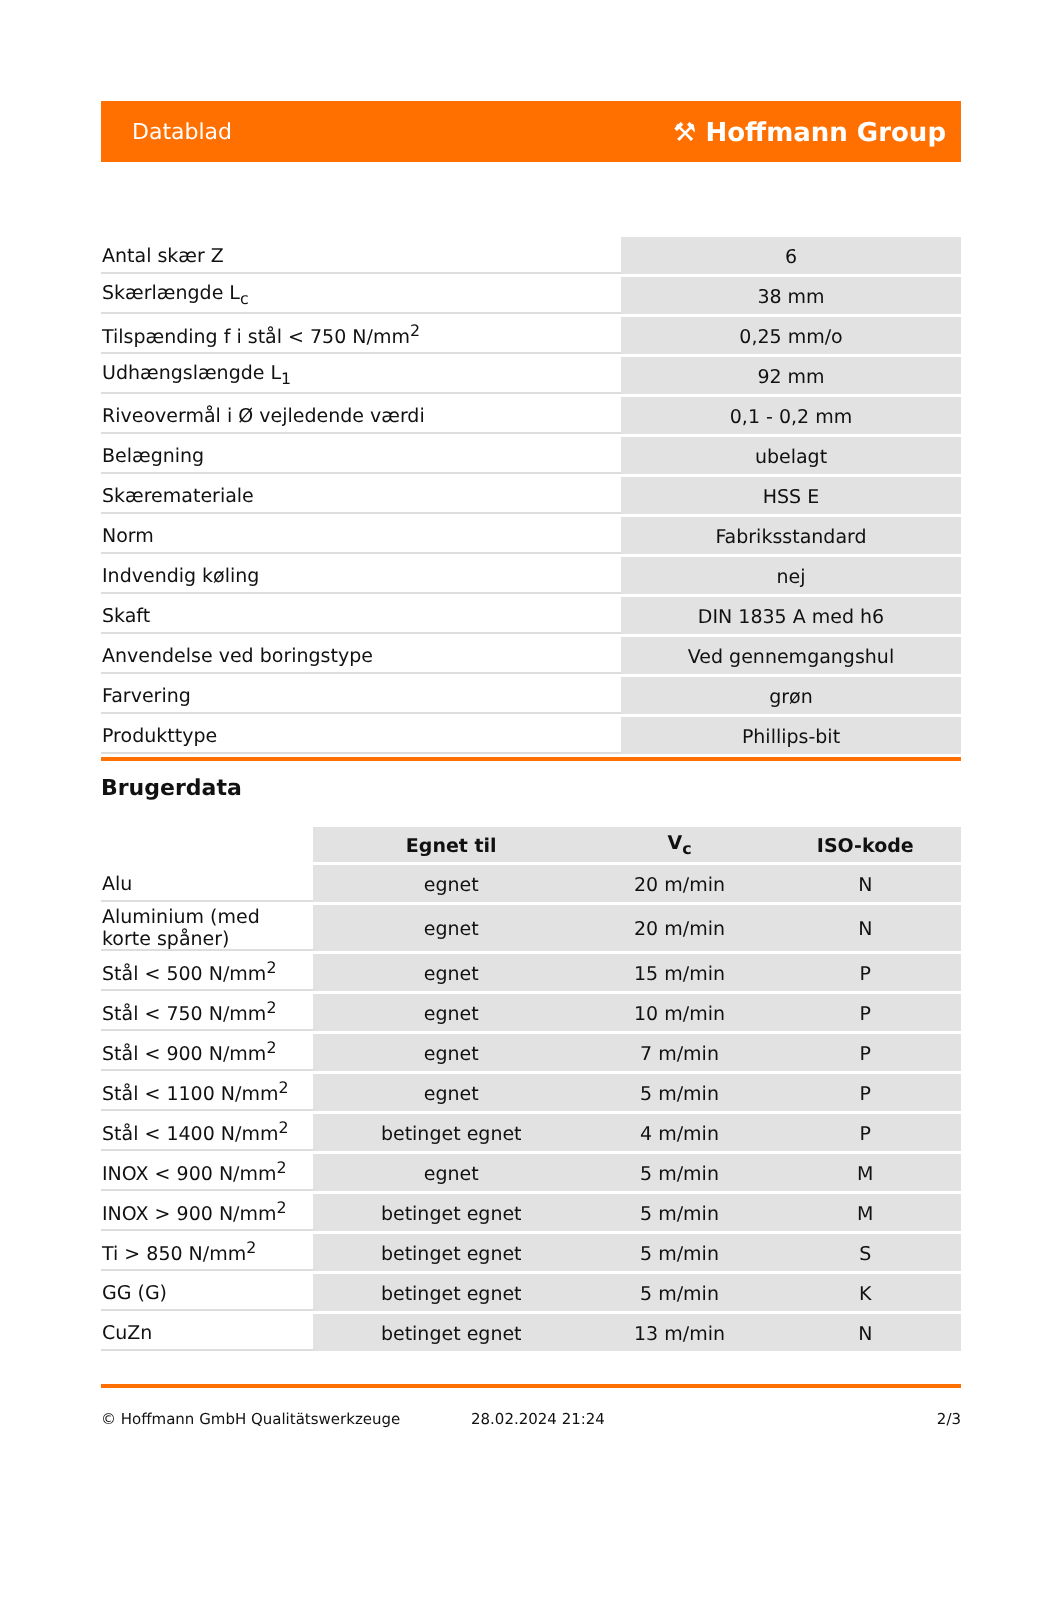Datablad ⚒ Hoffmann Group
| Antal skær Z | 6 |
| Skærlængde L<sub>c</sub> | 38 mm |
| Tilspænding f i stål < 750 N/mm<sup>2</sup> | 0,25 mm/o |
| Udhængslængde L<sub>1</sub> | 92 mm |
| Riveovermål i Ø vejledende værdi | 0,1 - 0,2 mm |
| Belægning | ubelagt |
| Skæremateriale | HSS E |
| Norm | Fabriksstandard |
| Indvendig køling | nej |
| Skaft | DIN 1835 A med h6 |
| Anvendelse ved boringstype | Ved gennemgangshul |
| Farvering | grøn |
| Produkttype | Phillips-bit |
Brugerdata
| | Egnet til | V<sub>c</sub> | ISO-kode |
| Alu | egnet | 20 m/min | N |
| Aluminium (med korte spåner) | egnet | 20 m/min | N |
| Stål < 500 N/mm<sup>2</sup> | egnet | 15 m/min | P |
| Stål < 750 N/mm<sup>2</sup> | egnet | 10 m/min | P |
| Stål < 900 N/mm<sup>2</sup> | egnet | 7 m/min | P |
| Stål < 1100 N/mm<sup>2</sup> | egnet | 5 m/min | P |
| Stål < 1400 N/mm<sup>2</sup> | betinget egnet | 4 m/min | P |
| INOX < 900 N/mm<sup>2</sup> | egnet | 5 m/min | M |
| INOX > 900 N/mm<sup>2</sup> | betinget egnet | 5 m/min | M |
| Ti > 850 N/mm<sup>2</sup> | betinget egnet | 5 m/min | S |
| GG (G) | betinget egnet | 5 m/min | K |
| CuZn | betinget egnet | 13 m/min | N |
© Hoffmann GmbH Qualitätswerkzeuge 28.02.2024 21:24 2/3